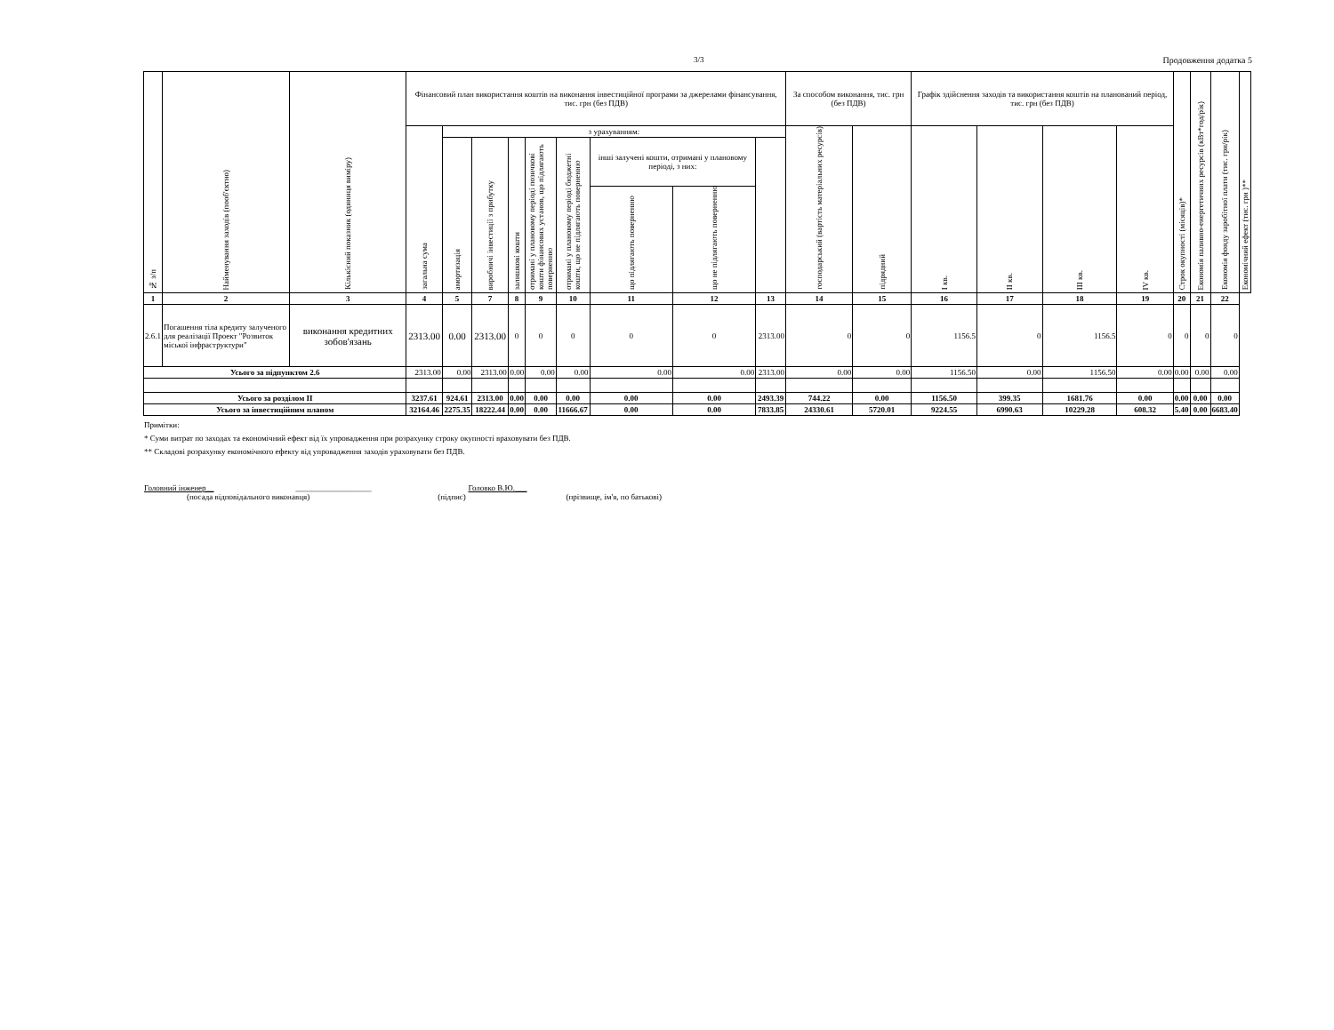3/3 Продовження додатка 5
| № з/п | Найменування заходів (пооб'єктно) | Кількісний показник (одиниця виміру) | Фінансовий план використання коштів на виконання інвестиційної програми за джерелами фінансування, тис. грн (без ПДВ) | | | | | | | | | За способом виконання, тис. грн (без ПДВ) | | Графік здійснення заходів та використання коштів на планований період, тис. грн (без ПДВ) | | | | Строк окупності (місяців)* | Економія паливно-енергетичних ресурсів (кВт*год/рік) | Економія фонду заробітної плати (тис. грн/рік) | Економічний ефект (тис. грн )** |
| --- | --- | --- | --- | --- | --- | --- | --- | --- | --- | --- | --- | --- | --- | --- | --- | --- | --- | --- | --- | --- | --- |
| | | | загальна сума | з урахуванням: | | | | | | | | господарський (вартість матеріальних ресурсів) | підрядний | І кв. | ІІ кв. | ІІІ кв. | ІV кв. | | | | |
| | | | | амортизація | виробничі інвестиції з прибутку | залишкові кошти | отримані у плановому періоді позичкові кошти фінансових установ, що підлягають поверненню | отримані у плановому періоді бюджетні кошти, що не підлягають поверненню | інші залучені кошти, отримані у плановому періоді, з них: | | | | | | | | | | | | |
| | | | | | | | | | що підлягають поверненню | що не підлягають поверненню | | | | | | | | | | | |
| 1 | 2 | 3 | 4 | 5 | 7 | 8 | 9 | 10 | 11 | 12 | 13 | 14 | 15 | 16 | 17 | 18 | 19 | 20 | 21 | 22 | |
| 2.6.1 | Погашення тіла кредиту залученого для реалізації Проект "Розвиток міської інфраструктури" | виконання кредитних зобов'язань | 2313.00 | 0.00 | 2313.00 | 0 | 0 | 0 | 0 | 0 | 2313.00 | 0 | 0 | 1156.5 | 0 | 1156.5 | 0 | 0 | 0 | 0 | |
| Усього за підпунктом 2.6 | | | 2313.00 | 0.00 | 2313.00 | 0.00 | 0.00 | 0.00 | 0.00 | 0.00 | 2313.00 | 0.00 | 0.00 | 1156.50 | 0.00 | 1156.50 | 0.00 | 0.00 | 0.00 | 0.00 | |
| Усього за розділом ІІ | | | 3237.61 | 924.61 | 2313.00 | 0.00 | 0.00 | 0.00 | 0.00 | 0.00 | 2493.39 | 744.22 | 0.00 | 1156.50 | 399.35 | 1681.76 | 0.00 | 0.00 | 0.00 | 0.00 | |
| Усього за інвестиційним планом | | | 32164.46 | 2275.35 | 18222.44 | 0.00 | 0.00 | 11666.67 | 0.00 | 0.00 | 7833.85 | 24330.61 | 5720.01 | 9224.55 | 6990.63 | 10229.28 | 608.32 | 5.40 | 0.00 | 6683.40 | |
Примітки:
* Суми витрат по заходах та економічний ефект від їх упровадження при розрахунку строку окупності враховувати без ПДВ.
** Складові розрахунку економічного ефекту від упровадження заходів ураховувати без ПДВ.
Головний інженер__ ___________________ Головко В.Ю.___
(посада відповідального виконавця) (підпис) (прізвище, ім'я, по батькові)